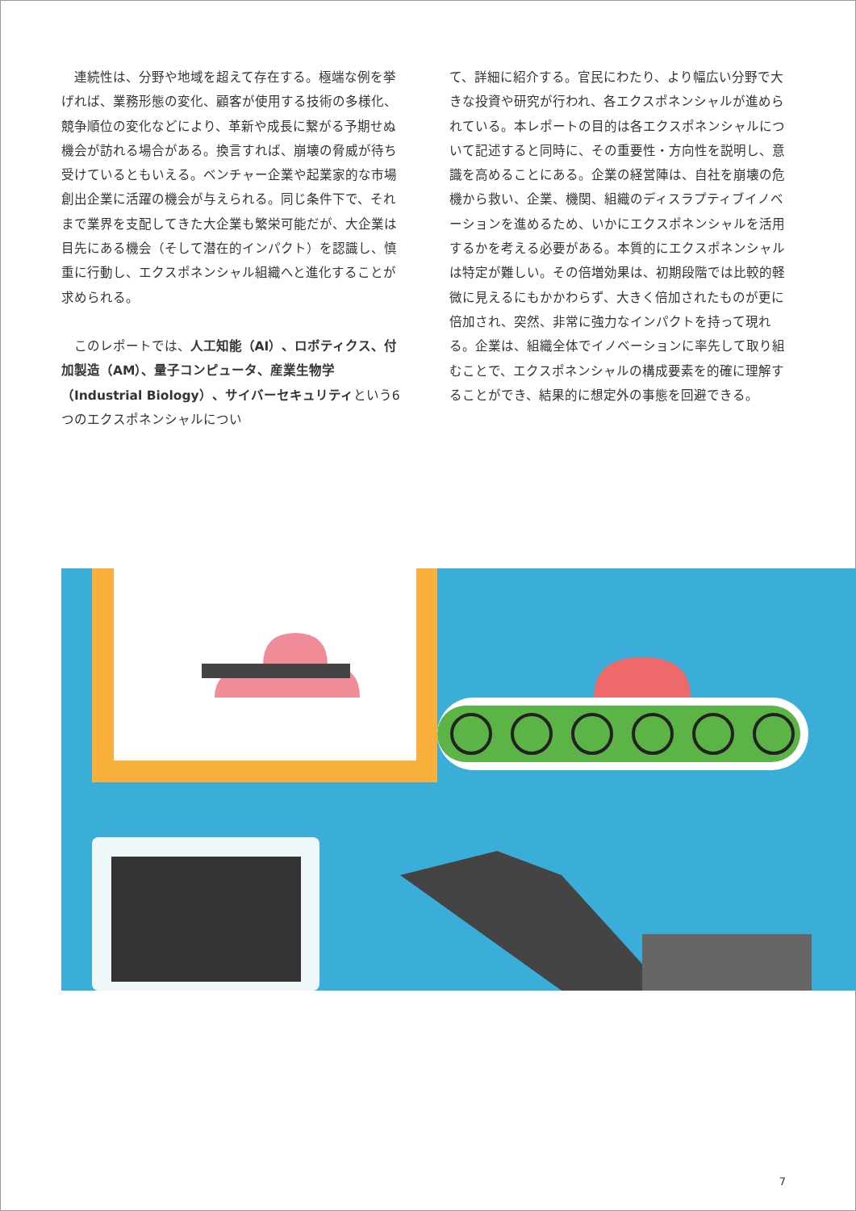連続性は、分野や地域を超えて存在する。極端な例を挙げれば、業務形態の変化、顧客が使用する技術の多様化、競争順位の変化などにより、革新や成長に繋がる予期せぬ機会が訪れる場合がある。換言すれば、崩壊の脅威が待ち受けているともいえる。ベンチャー企業や起業家的な市場創出企業に活躍の機会が与えられる。同じ条件下で、それまで業界を支配してきた大企業も繁栄可能だが、大企業は目先にある機会（そして潜在的インパクト）を認識し、慎重に行動し、エクスポネンシャル組織へと進化することが求められる。
このレポートでは、人工知能（AI）、ロボティクス、付加製造（AM）、量子コンピュータ、産業生物学（Industrial Biology）、サイバーセキュリティという6つのエクスポネンシャルについ
て、詳細に紹介する。官民にわたり、より幅広い分野で大きな投資や研究が行われ、各エクスポネンシャルが進められている。本レポートの目的は各エクスポネンシャルについて記述すると同時に、その重要性・方向性を説明し、意識を高めることにある。企業の経営陣は、自社を崩壊の危機から救い、企業、機関、組織のディスラプティブイノベーションを進めるため、いかにエクスポネンシャルを活用するかを考える必要がある。本質的にエクスポネンシャルは特定が難しい。その倍増効果は、初期段階では比較的軽微に見えるにもかかわらず、大きく倍加されたものが更に倍加され、突然、非常に強力なインパクトを持って現れる。企業は、組織全体でイノベーションに率先して取り組むことで、エクスポネンシャルの構成要素を的確に理解することができ、結果的に想定外の事態を回避できる。
7